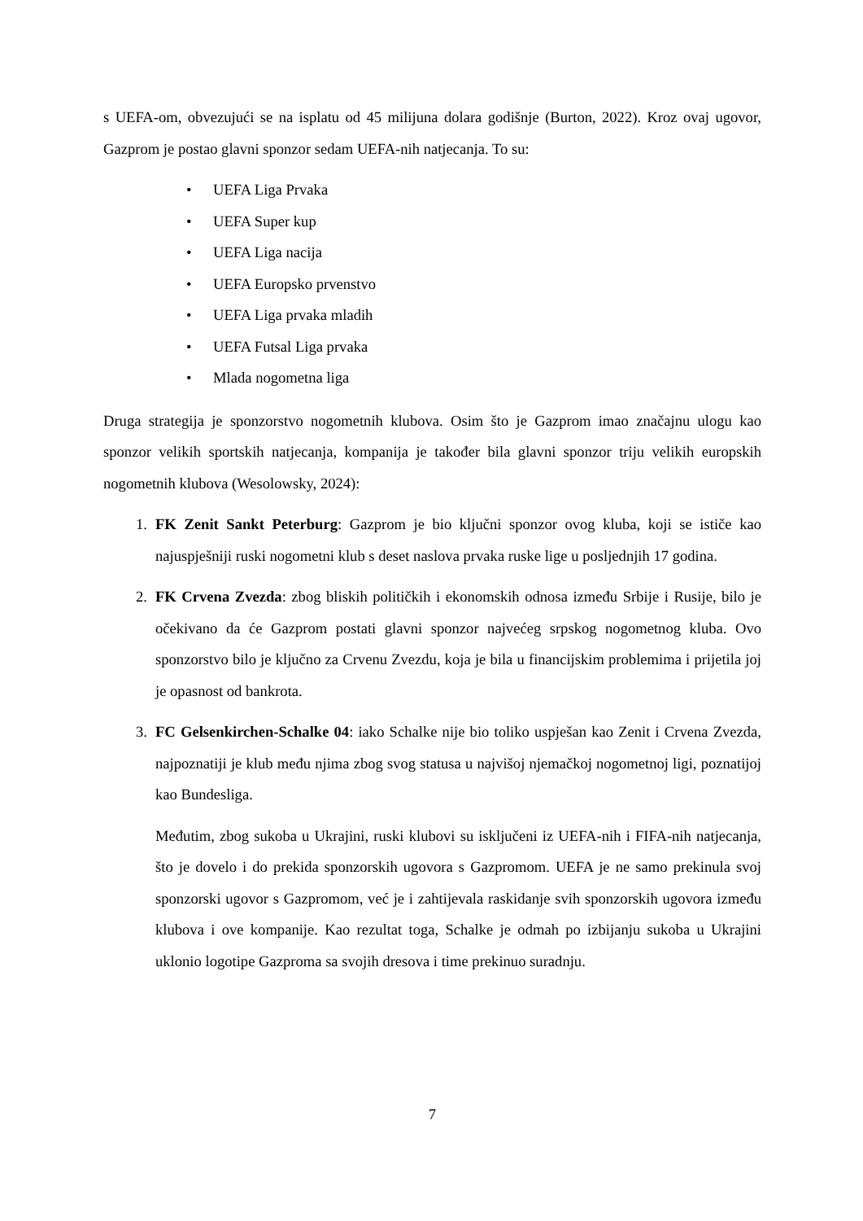s UEFA-om, obvezujući se na isplatu od 45 milijuna dolara godišnje (Burton, 2022). Kroz ovaj ugovor, Gazprom je postao glavni sponzor sedam UEFA-nih natjecanja. To su:
• UEFA Liga Prvaka
• UEFA Super kup
• UEFA Liga nacija
• UEFA Europsko prvenstvo
• UEFA Liga prvaka mladih
• UEFA Futsal Liga prvaka
• Mlada nogometna liga
Druga strategija je sponzorstvo nogometnih klubova. Osim što je Gazprom imao značajnu ulogu kao sponzor velikih sportskih natjecanja, kompanija je također bila glavni sponzor triju velikih europskih nogometnih klubova (Wesolowsky, 2024):
1. FK Zenit Sankt Peterburg: Gazprom je bio ključni sponzor ovog kluba, koji se ističe kao najuspješniji ruski nogometni klub s deset naslova prvaka ruske lige u posljednjih 17 godina.
2. FK Crvena Zvezda: zbog bliskih političkih i ekonomskih odnosa između Srbije i Rusije, bilo je očekivano da će Gazprom postati glavni sponzor najvećeg srpskog nogometnog kluba. Ovo sponzorstvo bilo je ključno za Crvenu Zvezdu, koja je bila u financijskim problemima i prijetila joj je opasnost od bankrota.
3. FC Gelsenkirchen-Schalke 04: iako Schalke nije bio toliko uspješan kao Zenit i Crvena Zvezda, najpoznatiji je klub među njima zbog svog statusa u najvišoj njemačkoj nogometnoj ligi, poznatijoj kao Bundesliga.
Međutim, zbog sukoba u Ukrajini, ruski klubovi su isključeni iz UEFA-nih i FIFA-nih natjecanja, što je dovelo i do prekida sponzorskih ugovora s Gazpromom. UEFA je ne samo prekinula svoj sponzorski ugovor s Gazpromom, već je i zahtijevala raskidanje svih sponzorskih ugovora između klubova i ove kompanije. Kao rezultat toga, Schalke je odmah po izbijanju sukoba u Ukrajini uklonio logotipe Gazproma sa svojih dresova i time prekinuo suradnju.
7